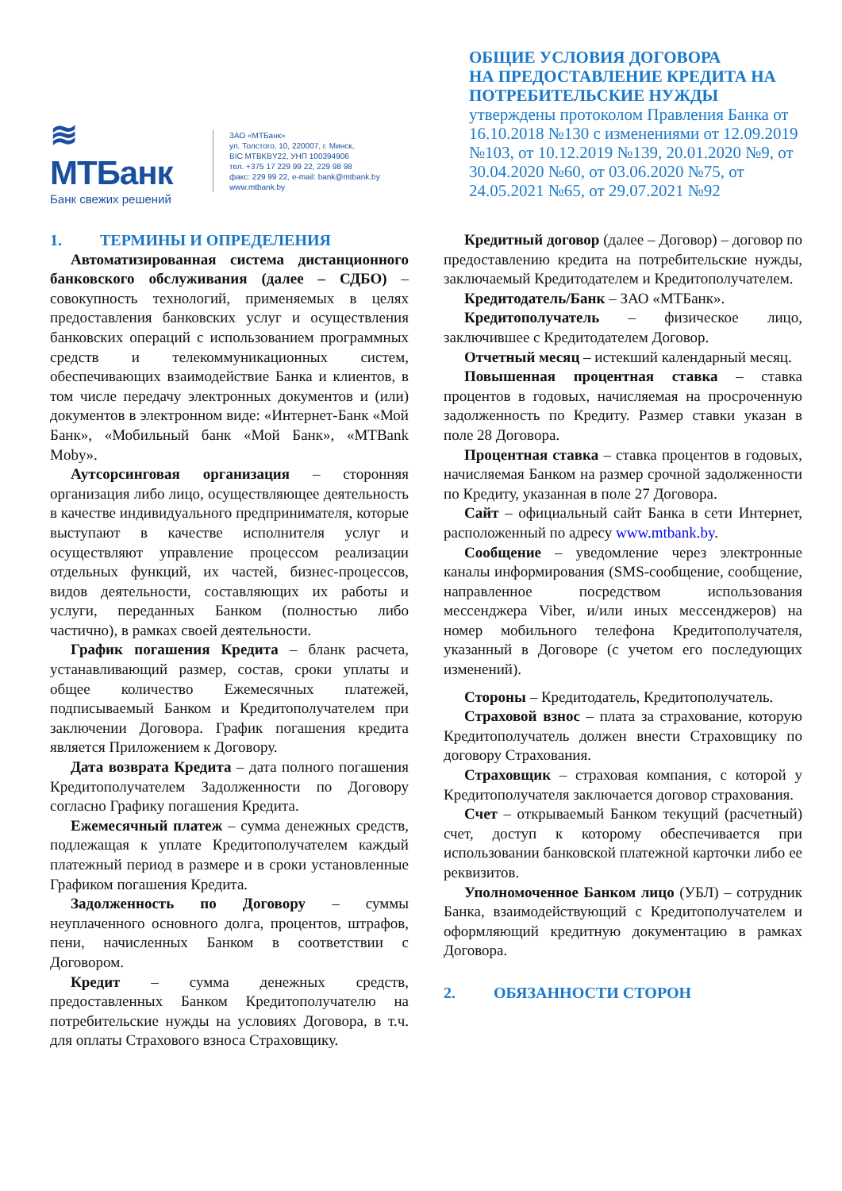≋ МТБанк
Банк свежих решений
ЗАО «МТБанк»
ул. Толстого, 10, 220007, г. Минск,
BIC MTBKBY22, УНП 100394906
тел. +375 17 229 99 22, 229 98 98
факс: 229 99 22, e-mail: bank@mtbank.by
www.mtbank.by
ОБЩИЕ УСЛОВИЯ ДОГОВОРА
НА ПРЕДОСТАВЛЕНИЕ КРЕДИТА НА ПОТРЕБИТЕЛЬСКИЕ НУЖДЫ
утверждены протоколом Правления Банка от 16.10.2018 №130 с изменениями от 12.09.2019 №103, от 10.12.2019 №139, 20.01.2020 №9, от 30.04.2020 №60, от 03.06.2020 №75, от 24.05.2021 №65, от 29.07.2021 №92
1. ТЕРМИНЫ И ОПРЕДЕЛЕНИЯ
Автоматизированная система дистанционного банковского обслуживания (далее – СДБО) – совокупность технологий, применяемых в целях предоставления банковских услуг и осуществления банковских операций с использованием программных средств и телекоммуникационных систем, обеспечивающих взаимодействие Банка и клиентов, в том числе передачу электронных документов и (или) документов в электронном виде: «Интернет-Банк «Мой Банк», «Мобильный банк «Мой Банк», «MTBank Moby».
Аутсорсинговая организация – сторонняя организация либо лицо, осуществляющее деятельность в качестве индивидуального предпринимателя, которые выступают в качестве исполнителя услуг и осуществляют управление процессом реализации отдельных функций, их частей, бизнес-процессов, видов деятельности, составляющих их работы и услуги, переданных Банком (полностью либо частично), в рамках своей деятельности.
График погашения Кредита – бланк расчета, устанавливающий размер, состав, сроки уплаты и общее количество Ежемесячных платежей, подписываемый Банком и Кредитополучателем при заключении Договора. График погашения кредита является Приложением к Договору.
Дата возврата Кредита – дата полного погашения Кредитополучателем Задолженности по Договору согласно Графику погашения Кредита.
Ежемесячный платеж – сумма денежных средств, подлежащая к уплате Кредитополучателем каждый платежный период в размере и в сроки установленные Графиком погашения Кредита.
Задолженность по Договору – суммы неуплаченного основного долга, процентов, штрафов, пени, начисленных Банком в соответствии с Договором.
Кредит – сумма денежных средств, предоставленных Банком Кредитополучателю на потребительские нужды на условиях Договора, в т.ч. для оплаты Страхового взноса Страховщику.
Кредитный договор (далее – Договор) – договор по предоставлению кредита на потребительские нужды, заключаемый Кредитодателем и Кредитополучателем.
Кредитодатель/Банк – ЗАО «МТБанк».
Кредитополучатель – физическое лицо, заключившее с Кредитодателем Договор.
Отчетный месяц – истекший календарный месяц.
Повышенная процентная ставка – ставка процентов в годовых, начисляемая на просроченную задолженность по Кредиту. Размер ставки указан в поле 28 Договора.
Процентная ставка – ставка процентов в годовых, начисляемая Банком на размер срочной задолженности по Кредиту, указанная в поле 27 Договора.
Сайт – официальный сайт Банка в сети Интернет, расположенный по адресу www.mtbank.by.
Сообщение – уведомление через электронные каналы информирования (SMS-сообщение, сообщение, направленное посредством использования мессенджера Viber, и/или иных мессенджеров) на номер мобильного телефона Кредитополучателя, указанный в Договоре (с учетом его последующих изменений).
Стороны – Кредитодатель, Кредитополучатель.
Страховой взнос – плата за страхование, которую Кредитополучатель должен внести Страховщику по договору Страхования.
Страховщик – страховая компания, с которой у Кредитополучателя заключается договор страхования.
Счет – открываемый Банком текущий (расчетный) счет, доступ к которому обеспечивается при использовании банковской платежной карточки либо ее реквизитов.
Уполномоченное Банком лицо (УБЛ) – сотрудник Банка, взаимодействующий с Кредитополучателем и оформляющий кредитную документацию в рамках Договора.
2. ОБЯЗАННОСТИ СТОРОН